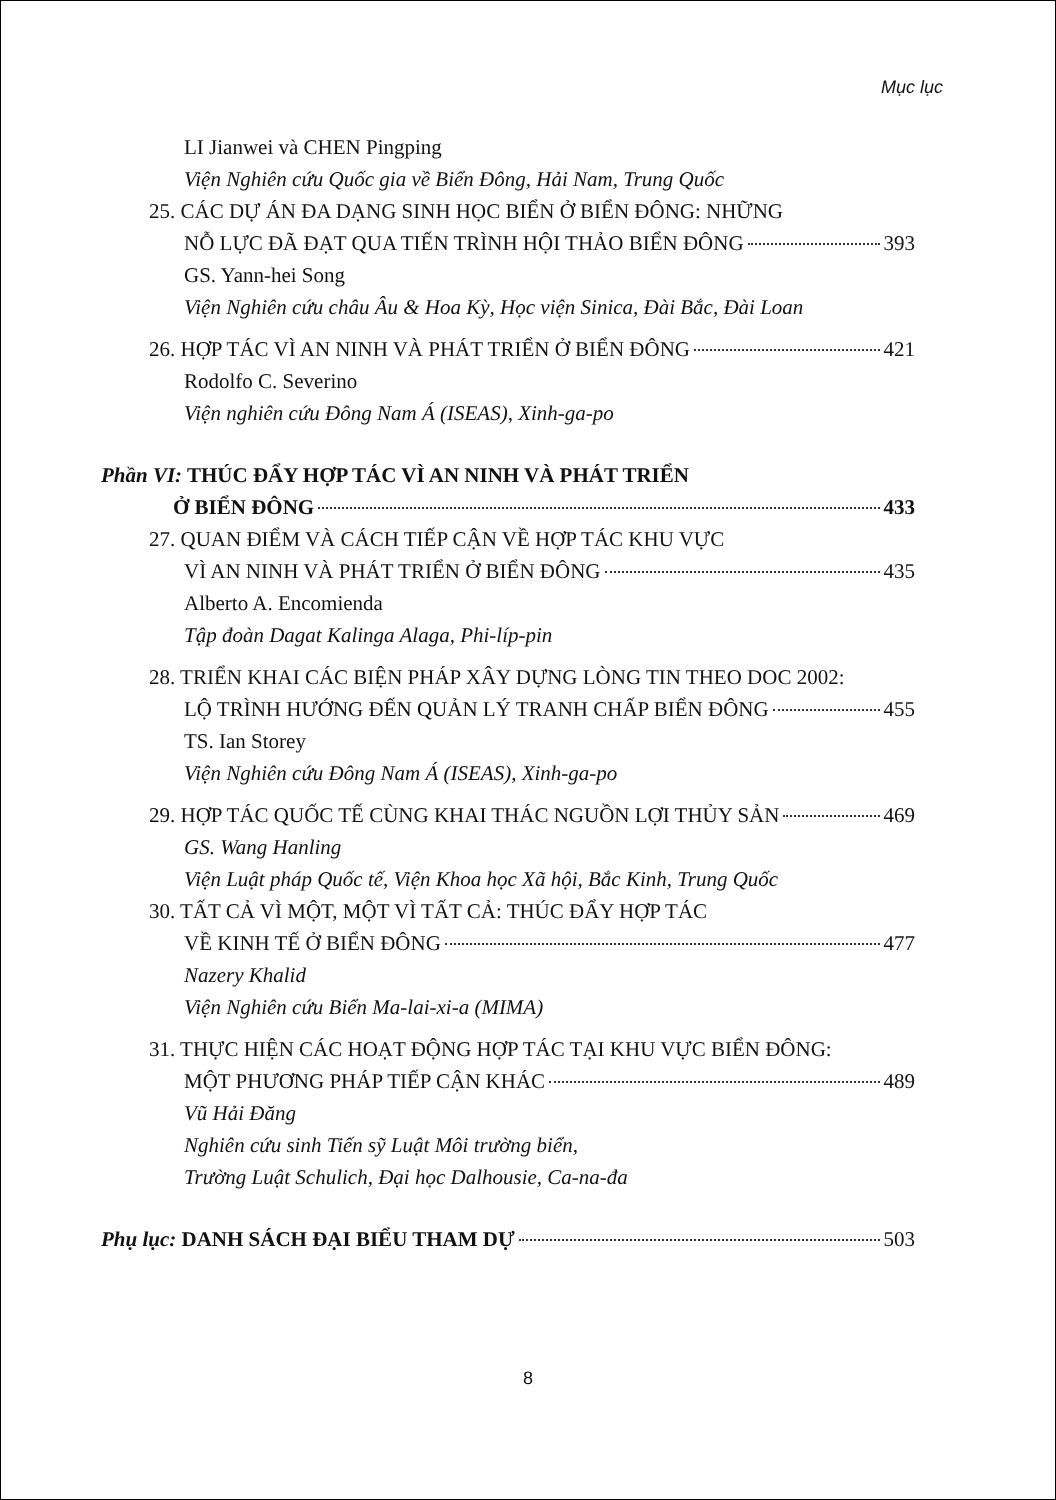Mục lục
LI Jianwei và CHEN Pingping
Viện Nghiên cứu Quốc gia về Biển Đông, Hải Nam, Trung Quốc
25. CÁC DỰ ÁN ĐA DẠNG SINH HỌC BIỂN Ở BIỂN ĐÔNG: NHỮNG
NỖ LỰC ĐÃ ĐẠT QUA TIẾN TRÌNH HỘI THẢO BIỂN ĐÔNG 393
GS. Yann-hei Song
Viện Nghiên cứu châu Âu & Hoa Kỳ, Học viện Sinica, Đài Bắc, Đài Loan
26. HỢP TÁC VÌ AN NINH VÀ PHÁT TRIỂN Ở BIỂN ĐÔNG 421
Rodolfo C. Severino
Viện nghiên cứu Đông Nam Á (ISEAS), Xinh-ga-po
Phần VI: THÚC ĐẨY HỢP TÁC VÌ AN NINH VÀ PHÁT TRIỂN
Ở BIỂN ĐÔNG 433
27. QUAN ĐIỂM VÀ CÁCH TIẾP CẬN VỀ HỢP TÁC KHU VỰC
VÌ AN NINH VÀ PHÁT TRIỂN Ở BIỂN ĐÔNG 435
Alberto A. Encomienda
Tập đoàn Dagat Kalinga Alaga, Phi-líp-pin
28. TRIỂN KHAI CÁC BIỆN PHÁP XÂY DỰNG LÒNG TIN THEO DOC 2002:
LỘ TRÌNH HƯỚNG ĐẾN QUẢN LÝ TRANH CHẤP BIỂN ĐÔNG 455
TS. Ian Storey
Viện Nghiên cứu Đông Nam Á (ISEAS), Xinh-ga-po
29. HỢP TÁC QUỐC TẾ CÙNG KHAI THÁC NGUỒN LỢI THỦY SẢN 469
GS. Wang Hanling
Viện Luật pháp Quốc tế, Viện Khoa học Xã hội, Bắc Kinh, Trung Quốc
30. TẤT CẢ VÌ MỘT, MỘT VÌ TẤT CẢ: THÚC ĐẨY HỢP TÁC
VỀ KINH TẾ Ở BIỂN ĐÔNG 477
Nazery Khalid
Viện Nghiên cứu Biển Ma-lai-xi-a (MIMA)
31. THỰC HIỆN CÁC HOẠT ĐỘNG HỢP TÁC TẠI KHU VỰC BIỂN ĐÔNG:
MỘT PHƯƠNG PHÁP TIẾP CẬN KHÁC 489
Vũ Hải Đăng
Nghiên cứu sinh Tiến sỹ Luật Môi trường biển,
Trường Luật Schulich, Đại học Dalhousie, Ca-na-đa
Phụ lục: DANH SÁCH ĐẠI BIỂU THAM DỰ 503
8